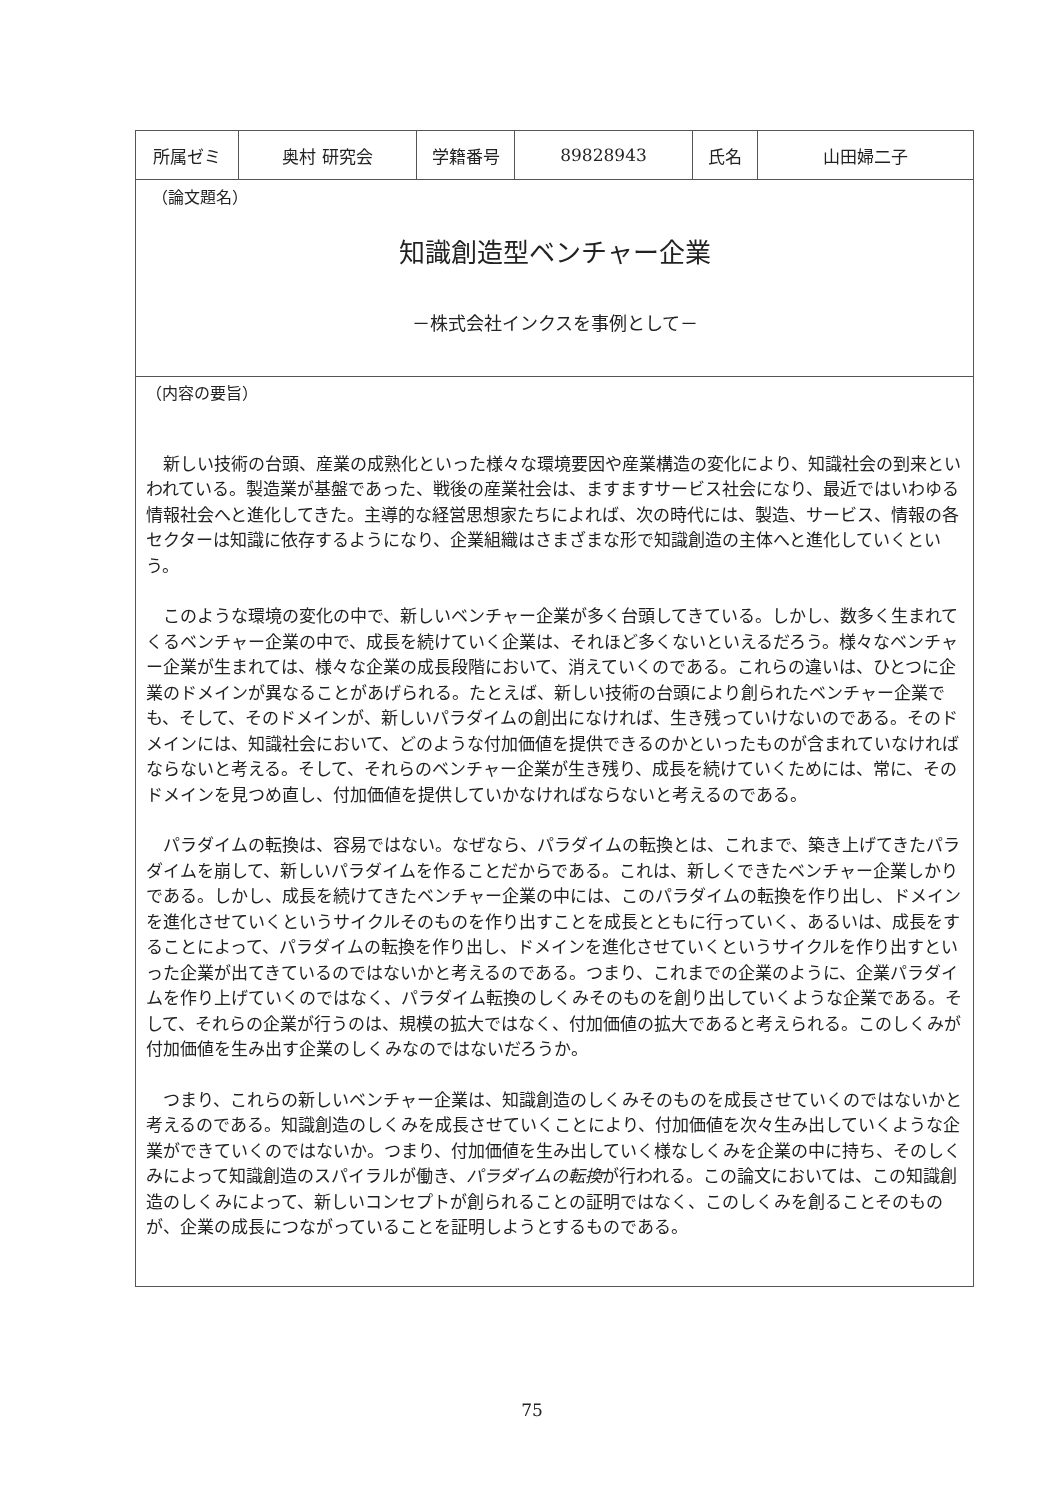| 所属ゼミ | 奥村 研究会 | 学籍番号 | 89828943 | 氏名 | 山田婦二子 |
（論文題名）
知識創造型ベンチャー企業
－株式会社インクスを事例として－
（内容の要旨）
新しい技術の台頭、産業の成熟化といった様々な環境要因や産業構造の変化により、知識社会の到来といわれている。製造業が基盤であった、戦後の産業社会は、ますますサービス社会になり、最近ではいわゆる情報社会へと進化してきた。主導的な経営思想家たちによれば、次の時代には、製造、サービス、情報の各セクターは知識に依存するようになり、企業組織はさまざまな形で知識創造の主体へと進化していくという。
このような環境の変化の中で、新しいベンチャー企業が多く台頭してきている。しかし、数多く生まれてくるベンチャー企業の中で、成長を続けていく企業は、それほど多くないといえるだろう。様々なベンチャー企業が生まれては、様々な企業の成長段階において、消えていくのである。これらの違いは、ひとつに企業のドメインが異なることがあげられる。たとえば、新しい技術の台頭により創られたベンチャー企業でも、そして、そのドメインが、新しいパラダイムの創出になければ、生き残っていけないのである。そのドメインには、知識社会において、どのような付加価値を提供できるのかといったものが含まれていなければならないと考える。そして、それらのベンチャー企業が生き残り、成長を続けていくためには、常に、そのドメインを見つめ直し、付加価値を提供していかなければならないと考えるのである。
パラダイムの転換は、容易ではない。なぜなら、パラダイムの転換とは、これまで、築き上げてきたパラダイムを崩して、新しいパラダイムを作ることだからである。これは、新しくできたベンチャー企業しかりである。しかし、成長を続けてきたベンチャー企業の中には、このパラダイムの転換を作り出し、ドメインを進化させていくというサイクルそのものを作り出すことを成長とともに行っていく、あるいは、成長をすることによって、パラダイムの転換を作り出し、ドメインを進化させていくというサイクルを作り出すといった企業が出てきているのではないかと考えるのである。つまり、これまでの企業のように、企業パラダイムを作り上げていくのではなく、パラダイム転換のしくみそのものを創り出していくような企業である。そして、それらの企業が行うのは、規模の拡大ではなく、付加価値の拡大であると考えられる。このしくみが付加価値を生み出す企業のしくみなのではないだろうか。
つまり、これらの新しいベンチャー企業は、知識創造のしくみそのものを成長させていくのではないかと考えるのである。知識創造のしくみを成長させていくことにより、付加価値を次々生み出していくような企業ができていくのではないか。つまり、付加価値を生み出していく様なしくみを企業の中に持ち、そのしくみによって知識創造のスパイラルが働き、パラダイムの転換が行われる。この論文においては、この知識創造のしくみによって、新しいコンセプトが創られることの証明ではなく、このしくみを創ることそのものが、企業の成長につながっていることを証明しようとするものである。
75